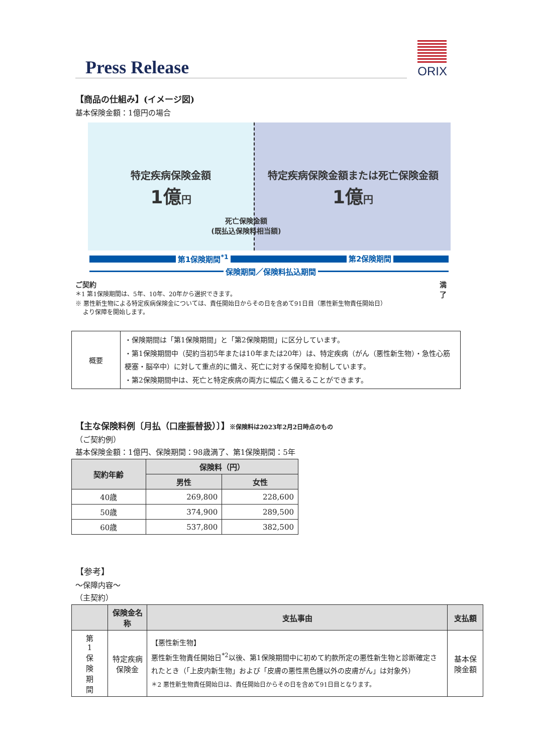Press Release
ORIX
【商品の仕組み】(イメージ図)
基本保険金額：1億円の場合
特定疾病保険金額
1億円
特定疾病保険金額または死亡保険金額
1億円
死亡保険金額
(既払込保険料相当額)
第1保険期間<sup>*1</sup> 第2保険期間
保険期間／保険料払込期間
ご契約 満了
＊1 第1保険期間は、5年、10年、20年から選択できます。
※ 悪性新生物による特定疾病保険金については、責任開始日からその日を含めて91日目（悪性新生物責任開始日）
より保障を開始します。
| 概要 | ・保険期間は「第1保険期間」と「第2保険期間」に区分しています。 ・第1保険期間中（契約当初5年または10年または20年）は、特定疾病（がん（悪性新生物）・急性心筋梗塞・脳卒中）に対して重点的に備え、死亡に対する保障を抑制しています。 ・第2保険期間中は、死亡と特定疾病の両方に幅広く備えることができます。 |
【主な保険料例〔月払（口座振替扱）〕】※保険料は2023年2月2日時点のもの
（ご契約例）
基本保険金額：1億円、保険期間：98歳満了、第1保険期間：5年
| 契約年齢 | 保険料（円） | |
| --- | --- | --- |
| | 男性 | 女性 |
| 40歳 | 269,800 | 228,600 |
| 50歳 | 374,900 | 289,500 |
| 60歳 | 537,800 | 382,500 |
【参考】
～保障内容～
（主契約）
| | 保険金名称 | 支払事由 | 支払額 |
| --- | --- | --- | --- |
| 第 1 保 険 期 間 | 特定疾病保険金 | 【悪性新生物】 悪性新生物責任開始日<sup>*2</sup>以後、第1保険期間中に初めて約款所定の悪性新生物と診断確定されたとき（「上皮内新生物」および「皮膚の悪性黒色腫以外の皮膚がん」は対象外） ＊2 悪性新生物責任開始日は、責任開始日からその日を含めて91日目となります。 | 基本保険金額 |